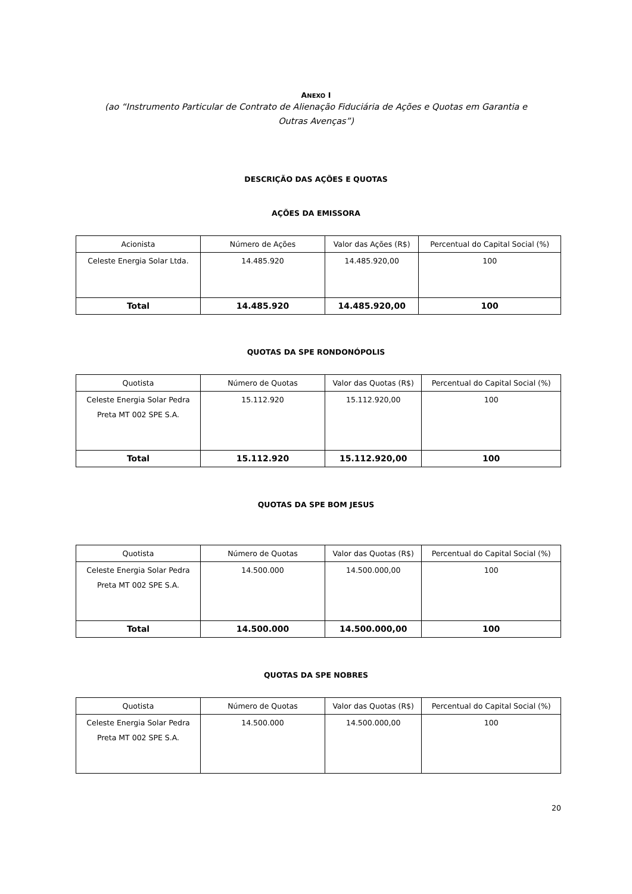ANEXO I
(ao “Instrumento Particular de Contrato de Alienação Fiduciária de Ações e Quotas em Garantia e
Outras Avenças”)
DESCRIÇÃO DAS AÇÕES E QUOTAS
AÇÕES DA EMISSORA
| Acionista | Número de Ações | Valor das Ações (R$) | Percentual do Capital Social (%) |
| Celeste Energia Solar Ltda. | 14.485.920 | 14.485.920,00 | 100 |
| Total | 14.485.920 | 14.485.920,00 | 100 |
QUOTAS DA SPE RONDONÓPOLIS
| Quotista | Número de Quotas | Valor das Quotas (R$) | Percentual do Capital Social (%) |
| Celeste Energia Solar Pedra Preta MT 002 SPE S.A. | 15.112.920 | 15.112.920,00 | 100 |
| Total | 15.112.920 | 15.112.920,00 | 100 |
QUOTAS DA SPE BOM JESUS
| Quotista | Número de Quotas | Valor das Quotas (R$) | Percentual do Capital Social (%) |
| Celeste Energia Solar Pedra Preta MT 002 SPE S.A. | 14.500.000 | 14.500.000,00 | 100 |
| Total | 14.500.000 | 14.500.000,00 | 100 |
QUOTAS DA SPE NOBRES
| Quotista | Número de Quotas | Valor das Quotas (R$) | Percentual do Capital Social (%) |
| Celeste Energia Solar Pedra Preta MT 002 SPE S.A. | 14.500.000 | 14.500.000,00 | 100 |
20